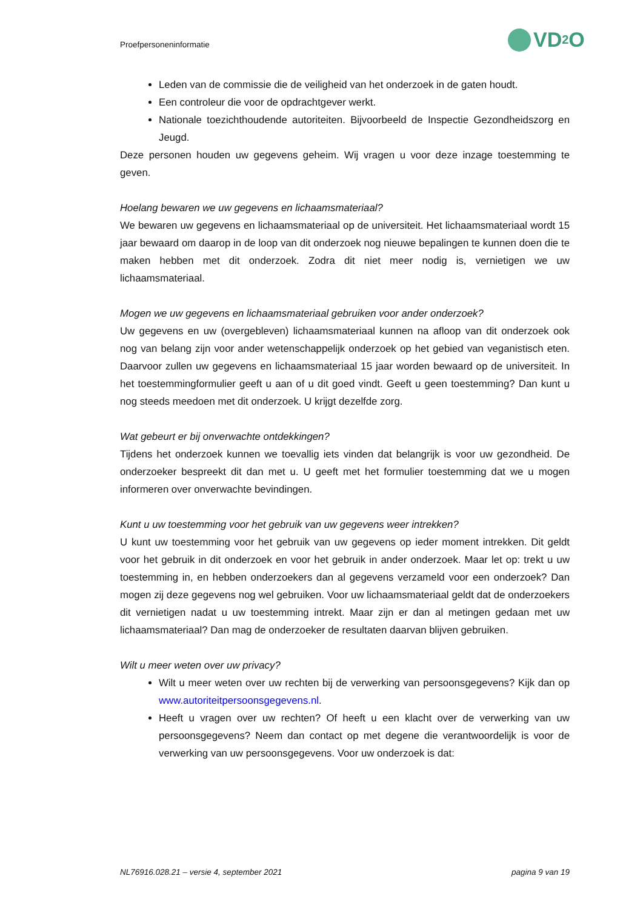Proefpersoneninformatie VD<sub>2</sub>O
Leden van de commissie die de veiligheid van het onderzoek in de gaten houdt.
Een controleur die voor de opdrachtgever werkt.
Nationale toezichthoudende autoriteiten. Bijvoorbeeld de Inspectie Gezondheidszorg en Jeugd.
Deze personen houden uw gegevens geheim. Wij vragen u voor deze inzage toestemming te geven.
Hoelang bewaren we uw gegevens en lichaamsmateriaal?
We bewaren uw gegevens en lichaamsmateriaal op de universiteit. Het lichaamsmateriaal wordt 15 jaar bewaard om daarop in de loop van dit onderzoek nog nieuwe bepalingen te kunnen doen die te maken hebben met dit onderzoek. Zodra dit niet meer nodig is, vernietigen we uw lichaamsmateriaal.
Mogen we uw gegevens en lichaamsmateriaal gebruiken voor ander onderzoek?
Uw gegevens en uw (overgebleven) lichaamsmateriaal kunnen na afloop van dit onderzoek ook nog van belang zijn voor ander wetenschappelijk onderzoek op het gebied van veganistisch eten. Daarvoor zullen uw gegevens en lichaamsmateriaal 15 jaar worden bewaard op de universiteit. In het toestemmingformulier geeft u aan of u dit goed vindt. Geeft u geen toestemming? Dan kunt u nog steeds meedoen met dit onderzoek. U krijgt dezelfde zorg.
Wat gebeurt er bij onverwachte ontdekkingen?
Tijdens het onderzoek kunnen we toevallig iets vinden dat belangrijk is voor uw gezondheid. De onderzoeker bespreekt dit dan met u. U geeft met het formulier toestemming dat we u mogen informeren over onverwachte bevindingen.
Kunt u uw toestemming voor het gebruik van uw gegevens weer intrekken?
U kunt uw toestemming voor het gebruik van uw gegevens op ieder moment intrekken. Dit geldt voor het gebruik in dit onderzoek en voor het gebruik in ander onderzoek. Maar let op: trekt u uw toestemming in, en hebben onderzoekers dan al gegevens verzameld voor een onderzoek? Dan mogen zij deze gegevens nog wel gebruiken. Voor uw lichaamsmateriaal geldt dat de onderzoekers dit vernietigen nadat u uw toestemming intrekt. Maar zijn er dan al metingen gedaan met uw lichaamsmateriaal? Dan mag de onderzoeker de resultaten daarvan blijven gebruiken.
Wilt u meer weten over uw privacy?
Wilt u meer weten over uw rechten bij de verwerking van persoonsgegevens? Kijk dan op www.autoriteitpersoonsgegevens.nl.
Heeft u vragen over uw rechten? Of heeft u een klacht over de verwerking van uw persoonsgegevens? Neem dan contact op met degene die verantwoordelijk is voor de verwerking van uw persoonsgegevens. Voor uw onderzoek is dat:
NL76916.028.21 – versie 4, september 2021 pagina 9 van 19